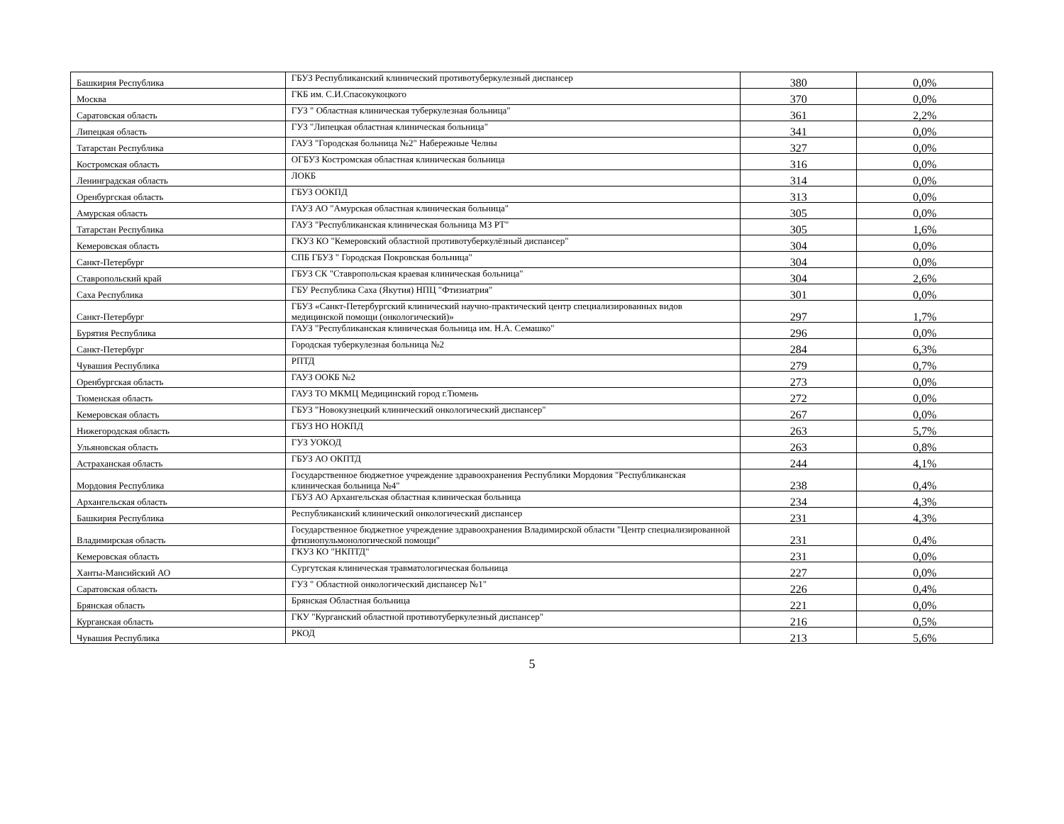| Башкирия Республика | ГБУЗ Республиканский клинический противотуберкулезный диспансер | 380 | 0,0% |
| Москва | ГКБ им. С.И.Спасокукоцкого | 370 | 0,0% |
| Саратовская область | ГУЗ " Областная клиническая туберкулезная больница" | 361 | 2,2% |
| Липецкая область | ГУЗ "Липецкая областная клиническая больница" | 341 | 0,0% |
| Татарстан Республика | ГАУЗ "Городская больница №2" Набережные Челны | 327 | 0,0% |
| Костромская область | ОГБУЗ Костромская областная клиническая больница | 316 | 0,0% |
| Ленинградская область | ЛОКБ | 314 | 0,0% |
| Оренбургская область | ГБУЗ ООКПД | 313 | 0,0% |
| Амурская область | ГАУЗ АО "Амурская областная клиническая больница" | 305 | 0,0% |
| Татарстан Республика | ГАУЗ "Республиканская клиническая больница МЗ РТ" | 305 | 1,6% |
| Кемеровская область | ГКУЗ КО "Кемеровский областной противотуберкулёзный диспансер" | 304 | 0,0% |
| Санкт-Петербург | СПБ ГБУЗ " Городская Покровская больница" | 304 | 0,0% |
| Ставропольский край | ГБУЗ СК "Ставропольская краевая клиническая больница" | 304 | 2,6% |
| Саха Республика | ГБУ Республика Саха (Якутия) НПЦ "Фтизиатрия" | 301 | 0,0% |
| Санкт-Петербург | ГБУЗ «Санкт-Петербургский клинический научно-практический центр специализированных видов медицинской помощи (онкологический)» | 297 | 1,7% |
| Бурятия Республика | ГАУЗ "Республиканская клиническая больница им. Н.А. Семашко" | 296 | 0,0% |
| Санкт-Петербург | Городская туберкулезная больница №2 | 284 | 6,3% |
| Чувашия Республика | РПТД | 279 | 0,7% |
| Оренбургская область | ГАУЗ ООКБ №2 | 273 | 0,0% |
| Тюменская область | ГАУЗ ТО МКМЦ Медицинский город г.Тюмень | 272 | 0,0% |
| Кемеровская область | ГБУЗ "Новокузнецкий клинический онкологический диспансер" | 267 | 0,0% |
| Нижегородская область | ГБУЗ НО НОКПД | 263 | 5,7% |
| Ульяновская область | ГУЗ УОКОД | 263 | 0,8% |
| Астраханская область | ГБУЗ АО ОКПТД | 244 | 4,1% |
| Мордовия Республика | Государственное бюджетное учреждение здравоохранения Республики Мордовия "Республиканская клиническая больница №4" | 238 | 0,4% |
| Архангельская область | ГБУЗ АО Архангельская областная клиническая больница | 234 | 4,3% |
| Башкирия Республика | Республиканский клинический онкологический диспансер | 231 | 4,3% |
| Владимирская область | Государственное бюджетное учреждение здравоохранения Владимирской области "Центр специализированной фтизиопульмонологической помощи" | 231 | 0,4% |
| Кемеровская область | ГКУЗ КО "НКПТД" | 231 | 0,0% |
| Ханты-Мансийский АО | Сургутская клиническая травматологическая больница | 227 | 0,0% |
| Саратовская область | ГУЗ " Областной онкологический диспансер №1" | 226 | 0,4% |
| Брянская область | Брянская Областная больница | 221 | 0,0% |
| Курганская область | ГКУ "Курганский областной противотуберкулезный диспансер" | 216 | 0,5% |
| Чувашия Республика | РКОД | 213 | 5,6% |
5